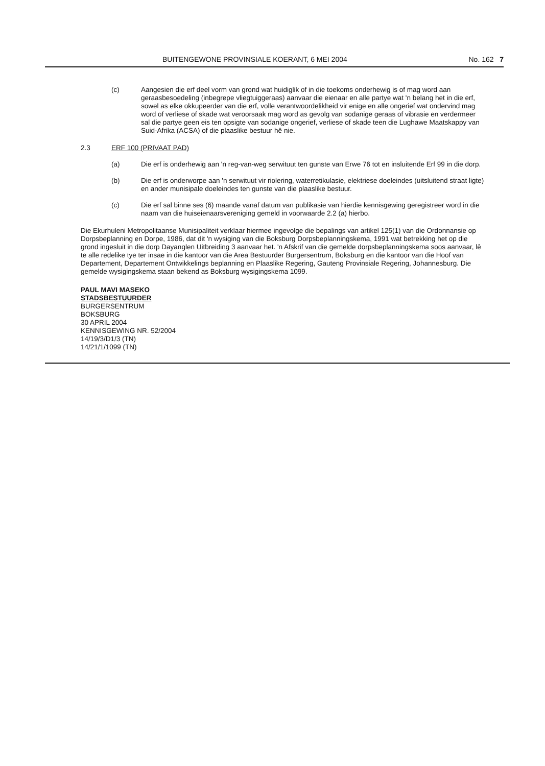BUITENGEWONE PROVINSIALE KOERANT, 6 MEI 2004 No. 162 7
(c) Aangesien die erf deel vorm van grond wat huidiglik of in die toekoms onderhewig is of mag word aan geraasbesoedeling (inbegrepe vliegtuiggeraas) aanvaar die eienaar en alle partye wat 'n belang het in die erf, sowel as elke okkupeerder van die erf, volle verantwoordelikheid vir enige en alle ongerief wat ondervind mag word of verliese of skade wat veroorsaak mag word as gevolg van sodanige geraas of vibrasie en verdermeer sal die partye geen eis ten opsigte van sodanige ongerief, verliese of skade teen die Lughawe Maatskappy van Suid-Afrika (ACSA) of die plaaslike bestuur hê nie.
2.3 ERF 100 (PRIVAAT PAD)
(a) Die erf is onderhewig aan 'n reg-van-weg serwituut ten gunste van Erwe 76 tot en insluitende Erf 99 in die dorp.
(b) Die erf is onderworpe aan 'n serwituut vir riolering, waterretikulasie, elektriese doeleindes (uitsluitend straat ligte) en ander munisipale doeleindes ten gunste van die plaaslike bestuur.
(c) Die erf sal binne ses (6) maande vanaf datum van publikasie van hierdie kennisgewing geregistreer word in die naam van die huiseienaarsvereniging gemeld in voorwaarde 2.2 (a) hierbo.
Die Ekurhuleni Metropolitaanse Munisipaliteit verklaar hiermee ingevolge die bepalings van artikel 125(1) van die Ordonnansie op Dorpsbeplanning en Dorpe, 1986, dat dit 'n wysiging van die Boksburg Dorpsbeplanningskema, 1991 wat betrekking het op die grond ingesluit in die dorp Dayanglen Uitbreiding 3 aanvaar het. 'n Afskrif van die gemelde dorpsbeplanningskema soos aanvaar, lê te alle redelike tye ter insae in die kantoor van die Area Bestuurder Burgersentrum, Boksburg en die kantoor van die Hoof van Departement, Departement Ontwikkelings beplanning en Plaaslike Regering, Gauteng Provinsiale Regering, Johannesburg. Die gemelde wysigingskema staan bekend as Boksburg wysigingskema 1099.
PAUL MAVI MASEKO
STADSBESTUURDER
BURGERSENTRUM
BOKSBURG
30 APRIL 2004
KENNISGEWING NR. 52/2004
14/19/3/D1/3 (TN)
14/21/1/1099 (TN)